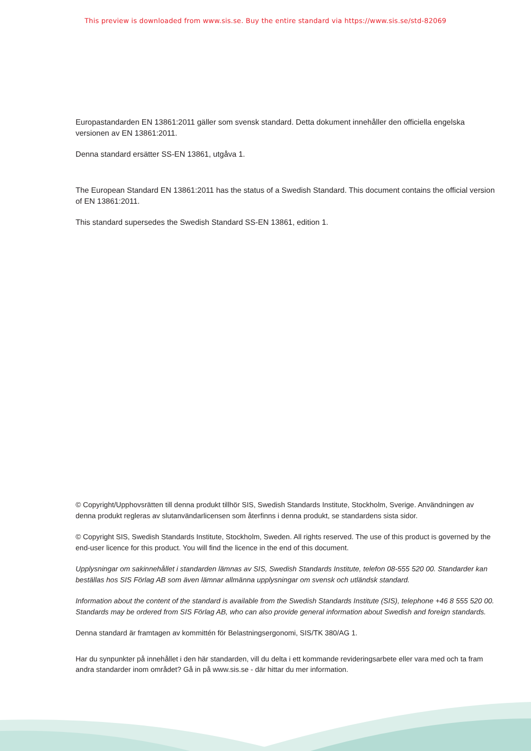This preview is downloaded from www.sis.se. Buy the entire standard via https://www.sis.se/std-82069
Europastandarden EN 13861:2011 gäller som svensk standard. Detta dokument innehåller den officiella engelska versionen av EN 13861:2011.
Denna standard ersätter SS-EN 13861, utgåva 1.
The European Standard EN 13861:2011 has the status of a Swedish Standard. This document contains the official version of EN 13861:2011.
This standard supersedes the Swedish Standard SS-EN 13861, edition 1.
© Copyright/Upphovsrätten till denna produkt tillhör SIS, Swedish Standards Institute, Stockholm, Sverige. Användningen av denna produkt regleras av slutanvändarlicensen som återfinns i denna produkt, se standardens sista sidor.
© Copyright SIS, Swedish Standards Institute, Stockholm, Sweden. All rights reserved. The use of this product is governed by the end-user licence for this product. You will find the licence in the end of this document.
Upplysningar om sakinnehållet i standarden lämnas av SIS, Swedish Standards Institute, telefon 08-555 520 00. Standarder kan beställas hos SIS Förlag AB som även lämnar allmänna upplysningar om svensk och utländsk standard.
Information about the content of the standard is available from the Swedish Standards Institute (SIS), telephone +46 8 555 520 00. Standards may be ordered from SIS Förlag AB, who can also provide general information about Swedish and foreign standards.
Denna standard är framtagen av kommittén för Belastningsergonomi, SIS/TK 380/AG 1.
Har du synpunkter på innehållet i den här standarden, vill du delta i ett kommande revideringsarbete eller vara med och ta fram andra standarder inom området? Gå in på www.sis.se - där hittar du mer information.